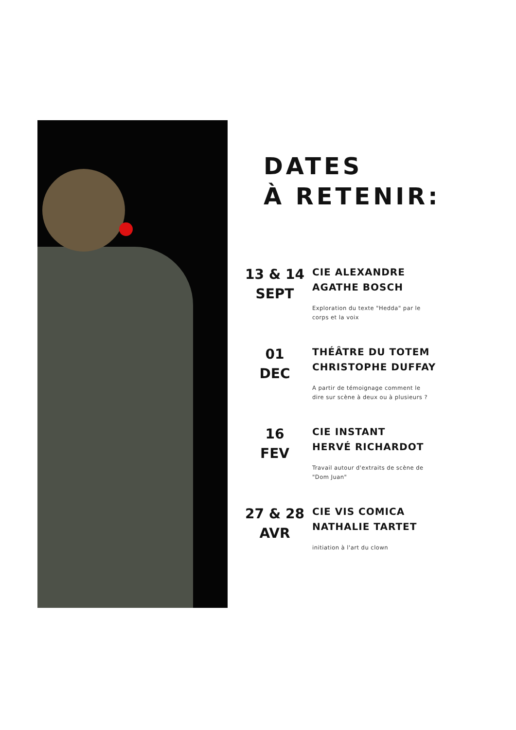DATES
À RETENIR:
13 & 14
SEPT
CIE ALEXANDRE
AGATHE BOSCH
Exploration du texte "Hedda" par le
corps et la voix
01
DEC
THÉÂTRE DU TOTEM
CHRISTOPHE DUFFAY
A partir de témoignage comment le
dire sur scène à deux ou à plusieurs ?
16
FEV
CIE INSTANT
HERVÉ RICHARDOT
Travail autour d'extraits de scène de
"Dom Juan"
27 & 28
AVR
CIE VIS COMICA
NATHALIE TARTET
initiation à l'art du clown